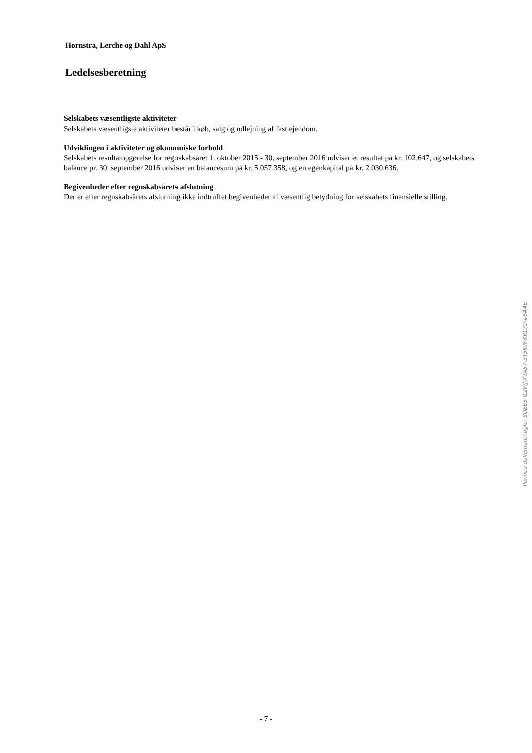Hornstra, Lerche og Dahl ApS
Ledelsesberetning
Selskabets væsentligste aktiviteter
Selskabets væsentligste aktiviteter består i køb, salg og udlejning af fast ejendom.
Udviklingen i aktiviteter og økonomiske forhold
Selskabets resultatopgørelse for regnskabsåret 1. oktober 2015 - 30. september 2016 udviser et resultat på kr. 102.647, og selskabets balance pr. 30. september 2016 udviser en balancesum på kr. 5.057.358, og en egenkapital på kr. 2.030.636.
Begivenheder efter regnskabsårets afslutning
Der er efter regnskabsårets afslutning ikke indtruffet begivenheder af væsentlig betydning for selskabets finansielle stilling.
- 7 -
Penneo dokumentnøgle: 8OEE5-IL2WJ-XTA57-3T5KW-KKLVO-06AAE